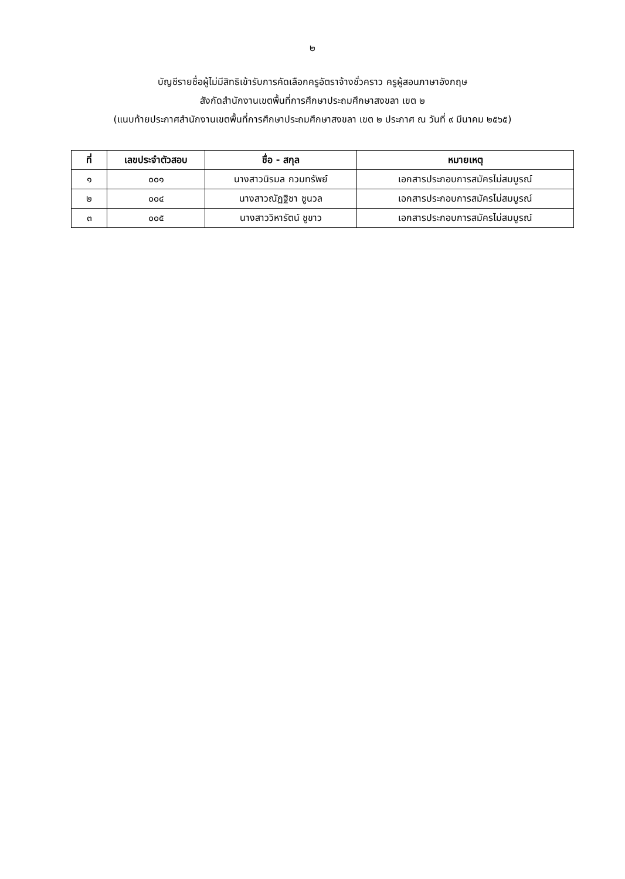๒
บัญชีรายชื่อผู้ไม่มีสิทธิเข้ารับการคัดเลือกครูอัตราจ้างชั่วคราว ครูผู้สอนภาษาอังกฤษ
สังกัดสำนักงานเขตพื้นที่การศึกษาประถมศึกษาสงขลา เขต ๒
(แนบท้ายประกาศสำนักงานเขตพื้นที่การศึกษาประถมศึกษาสงขลา เขต ๒ ประกาศ ณ วันที่ ๙ มีนาคม ๒๕๖๕)
| ที่ | เลขประจำตัวสอบ | ชื่อ - สกุล | หมายเหตุ |
| --- | --- | --- | --- |
| ๑ | ๐๐๑ | นางสาวนิรมล กวมทรัพย์ | เอกสารประกอบการสมัครไม่สมบูรณ์ |
| ๒ | ๐๐๔ | นางสาวณัฏฐิชา ชูนวล | เอกสารประกอบการสมัครไม่สมบูรณ์ |
| ๓ | ๐๐๕ | นางสาววิหารัตน์ ชูขาว | เอกสารประกอบการสมัครไม่สมบูรณ์ |